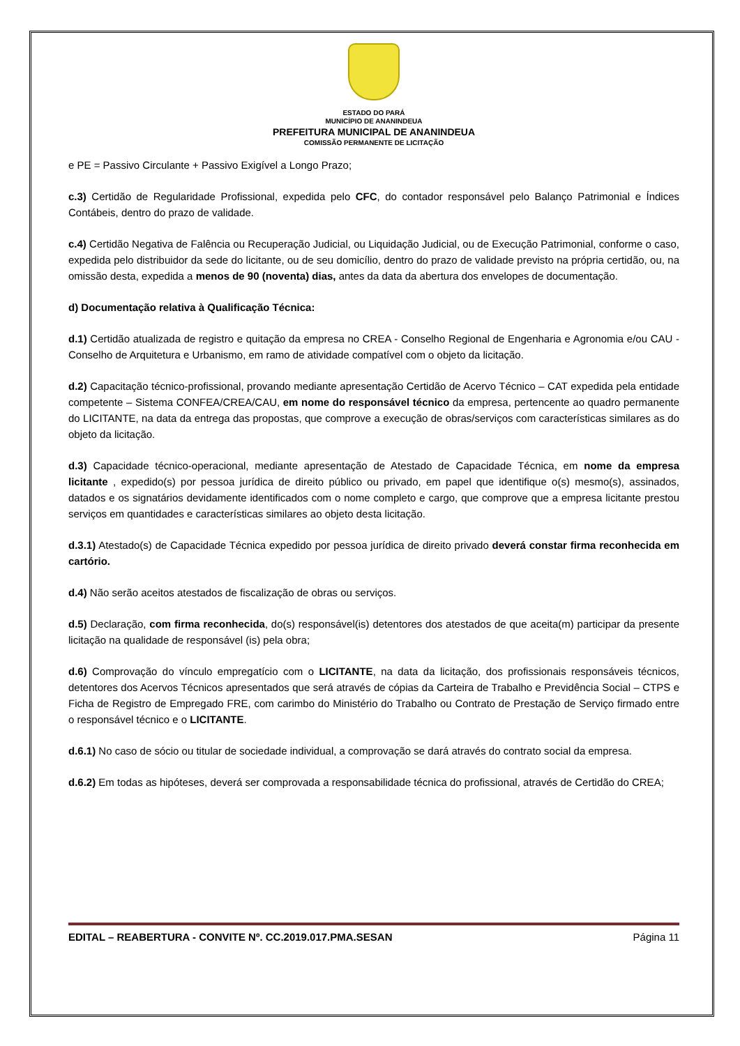ESTADO DO PARÁ
MUNICÍPIO DE ANANINDEUA
PREFEITURA MUNICIPAL DE ANANINDEUA
COMISSÃO PERMANENTE DE LICITAÇÃO
e PE = Passivo Circulante + Passivo Exigível a Longo Prazo;
c.3) Certidão de Regularidade Profissional, expedida pelo CFC, do contador responsável pelo Balanço Patrimonial e Índices Contábeis, dentro do prazo de validade.
c.4) Certidão Negativa de Falência ou Recuperação Judicial, ou Liquidação Judicial, ou de Execução Patrimonial, conforme o caso, expedida pelo distribuidor da sede do licitante, ou de seu domicílio, dentro do prazo de validade previsto na própria certidão, ou, na omissão desta, expedida a menos de 90 (noventa) dias, antes da data da abertura dos envelopes de documentação.
d) Documentação relativa à Qualificação Técnica:
d.1) Certidão atualizada de registro e quitação da empresa no CREA - Conselho Regional de Engenharia e Agronomia e/ou CAU - Conselho de Arquitetura e Urbanismo, em ramo de atividade compatível com o objeto da licitação.
d.2) Capacitação técnico-profissional, provando mediante apresentação Certidão de Acervo Técnico – CAT expedida pela entidade competente – Sistema CONFEA/CREA/CAU, em nome do responsável técnico da empresa, pertencente ao quadro permanente do LICITANTE, na data da entrega das propostas, que comprove a execução de obras/serviços com características similares as do objeto da licitação.
d.3) Capacidade técnico-operacional, mediante apresentação de Atestado de Capacidade Técnica, em nome da empresa licitante , expedido(s) por pessoa jurídica de direito público ou privado, em papel que identifique o(s) mesmo(s), assinados, datados e os signatários devidamente identificados com o nome completo e cargo, que comprove que a empresa licitante prestou serviços em quantidades e características similares ao objeto desta licitação.
d.3.1) Atestado(s) de Capacidade Técnica expedido por pessoa jurídica de direito privado deverá constar firma reconhecida em cartório.
d.4) Não serão aceitos atestados de fiscalização de obras ou serviços.
d.5) Declaração, com firma reconhecida, do(s) responsável(is) detentores dos atestados de que aceita(m) participar da presente licitação na qualidade de responsável (is) pela obra;
d.6) Comprovação do vínculo empregatício com o LICITANTE, na data da licitação, dos profissionais responsáveis técnicos, detentores dos Acervos Técnicos apresentados que será através de cópias da Carteira de Trabalho e Previdência Social – CTPS e Ficha de Registro de Empregado FRE, com carimbo do Ministério do Trabalho ou Contrato de Prestação de Serviço firmado entre o responsável técnico e o LICITANTE.
d.6.1) No caso de sócio ou titular de sociedade individual, a comprovação se dará através do contrato social da empresa.
d.6.2) Em todas as hipóteses, deverá ser comprovada a responsabilidade técnica do profissional, através de Certidão do CREA;
EDITAL – REABERTURA - CONVITE Nº. CC.2019.017.PMA.SESAN Página 11